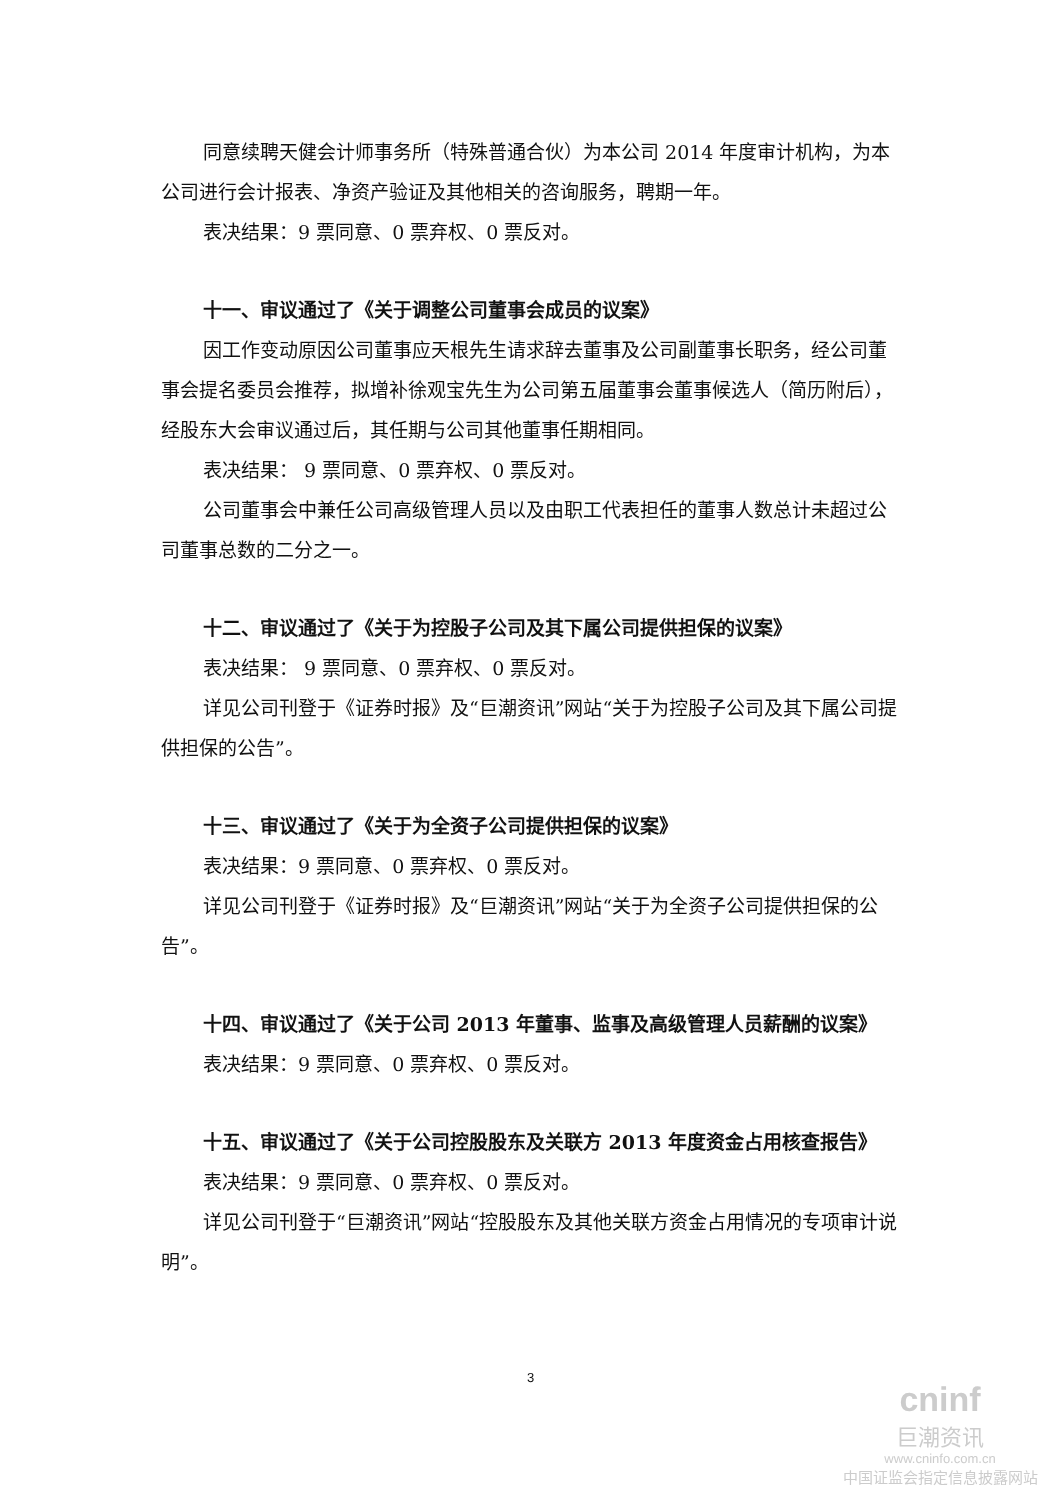同意续聘天健会计师事务所（特殊普通合伙）为本公司 2014 年度审计机构，为本公司进行会计报表、净资产验证及其他相关的咨询服务，聘期一年。
表决结果：9 票同意、0 票弃权、0 票反对。
十一、审议通过了《关于调整公司董事会成员的议案》
因工作变动原因公司董事应天根先生请求辞去董事及公司副董事长职务，经公司董事会提名委员会推荐，拟增补徐观宝先生为公司第五届董事会董事候选人（简历附后），经股东大会审议通过后，其任期与公司其他董事任期相同。
表决结果： 9 票同意、0 票弃权、0 票反对。
公司董事会中兼任公司高级管理人员以及由职工代表担任的董事人数总计未超过公司董事总数的二分之一。
十二、审议通过了《关于为控股子公司及其下属公司提供担保的议案》
表决结果： 9 票同意、0 票弃权、0 票反对。
详见公司刊登于《证券时报》及“巨潮资讯”网站“关于为控股子公司及其下属公司提供担保的公告”。
十三、审议通过了《关于为全资子公司提供担保的议案》
表决结果：9 票同意、0 票弃权、0 票反对。
详见公司刊登于《证券时报》及“巨潮资讯”网站“关于为全资子公司提供担保的公告”。
十四、审议通过了《关于公司 2013 年董事、监事及高级管理人员薪酬的议案》
表决结果：9 票同意、0 票弃权、0 票反对。
十五、审议通过了《关于公司控股股东及关联方 2013 年度资金占用核查报告》
表决结果：9 票同意、0 票弃权、0 票反对。
详见公司刊登于“巨潮资讯”网站“控股股东及其他关联方资金占用情况的专项审计说明”。
3
cninf
巨潮资讯
www.cninfo.com.cn
中国证监会指定信息披露网站